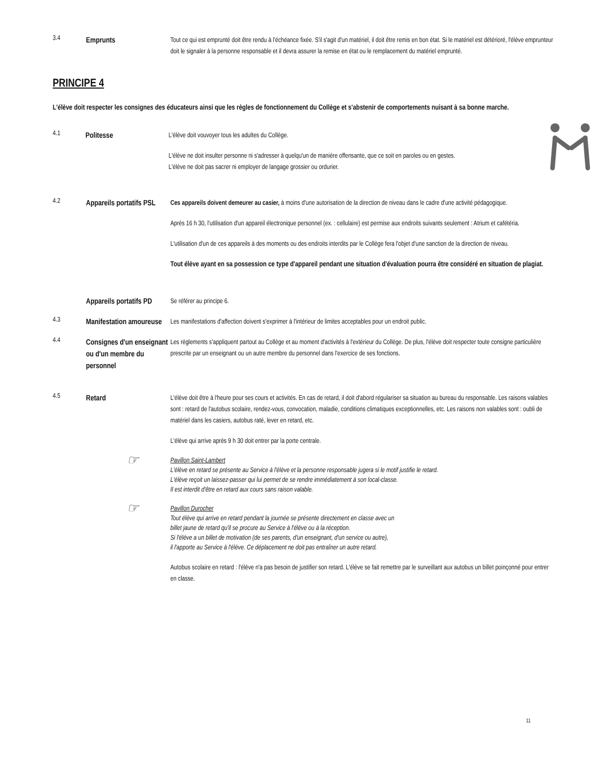3.4
Emprunts
Tout ce qui est emprunté doit être rendu à l'échéance fixée. S'il s'agit d'un matériel, il doit être remis en bon état. Si le matériel est détérioré, l'élève emprunteur doit le signaler à la personne responsable et il devra assurer la remise en état ou le remplacement du matériel emprunté.
PRINCIPE 4
L'élève doit respecter les consignes des éducateurs ainsi que les règles de fonctionnement du Collège et s'abstenir de comportements nuisant à sa bonne marche.
4.1
Politesse
L'élève doit vouvoyer tous les adultes du Collège.
L'élève ne doit insulter personne ni s'adresser à quelqu'un de manière offensante, que ce soit en paroles ou en gestes. L'élève ne doit pas sacrer ni employer de langage grossier ou ordurier.
4.2
Appareils portatifs PSL
Ces appareils doivent demeurer au casier, à moins d'une autorisation de la direction de niveau dans le cadre d'une activité pédagogique.
Après 16 h 30, l'utilisation d'un appareil électronique personnel (ex. : cellulaire) est permise aux endroits suivants seulement : Atrium et cafétéria.
L'utilisation d'un de ces appareils à des moments ou des endroits interdits par le Collège fera l'objet d'une sanction de la direction de niveau.
Tout élève ayant en sa possession ce type d'appareil pendant une situation d'évaluation pourra être considéré en situation de plagiat.
Appareils portatifs PD
Se référer au principe 6.
4.3
Manifestation amoureuse
Les manifestations d'affection doivent s'exprimer à l'intérieur de limites acceptables pour un endroit public.
4.4
Consignes d'un enseignant ou d'un membre du personnel
Les règlements s'appliquent partout au Collège et au moment d'activités à l'extérieur du Collège. De plus, l'élève doit respecter toute consigne particulière prescrite par un enseignant ou un autre membre du personnel dans l'exercice de ses fonctions.
4.5
Retard
L'élève doit être à l'heure pour ses cours et activités. En cas de retard, il doit d'abord régulariser sa situation au bureau du responsable. Les raisons valables sont : retard de l'autobus scolaire, rendez-vous, convocation, maladie, conditions climatiques exceptionnelles, etc. Les raisons non valables sont : oubli de matériel dans les casiers, autobus raté, lever en retard, etc.
L'élève qui arrive après 9 h 30 doit entrer par la porte centrale.
☞ Pavillon Saint-Lambert
L'élève en retard se présente au Service à l'élève et la personne responsable jugera si le motif justifie le retard.
L'élève reçoit un laissez-passer qui lui permet de se rendre immédiatement à son local-classe.
Il est interdit d'être en retard aux cours sans raison valable.
☞ Pavillon Durocher
Tout élève qui arrive en retard pendant la journée se présente directement en classe avec un
billet jaune de retard qu'il se procure au Service à l'élève ou à la réception.
Si l'élève a un billet de motivation (de ses parents, d'un enseignant, d'un service ou autre),
il l'apporte au Service à l'élève. Ce déplacement ne doit pas entraîner un autre retard.
Autobus scolaire en retard : l'élève n'a pas besoin de justifier son retard. L'élève se fait remettre par le surveillant aux autobus un billet poinçonné pour entrer en classe.
11